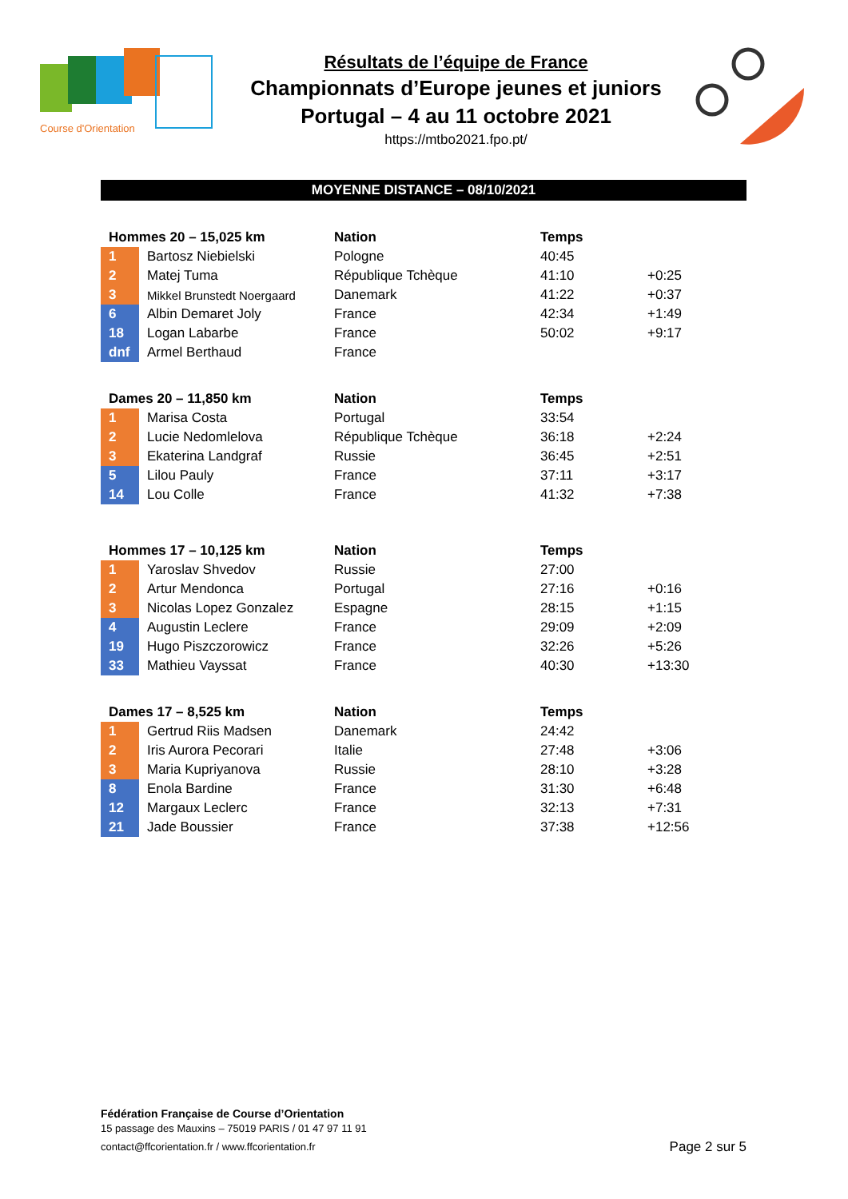Course d'Orientation
Résultats de l’équipe de France
Championnats d’Europe jeunes et juniors
Portugal – 4 au 11 octobre 2021
https://mtbo2021.fpo.pt/
MOYENNE DISTANCE – 08/10/2021
| Hommes 20 – 15,025 km | | Nation | Temps | |
| --- | --- | --- | --- | --- |
| 1 | Bartosz Niebielski | Pologne | 40:45 | |
| 2 | Matej Tuma | République Tchèque | 41:10 | +0:25 |
| 3 | Mikkel Brunstedt Noergaard | Danemark | 41:22 | +0:37 |
| 6 | Albin Demaret Joly | France | 42:34 | +1:49 |
| 18 | Logan Labarbe | France | 50:02 | +9:17 |
| dnf | Armel Berthaud | France | | |
| Dames 20 – 11,850 km | | Nation | Temps | |
| --- | --- | --- | --- | --- |
| 1 | Marisa Costa | Portugal | 33:54 | |
| 2 | Lucie Nedomlelova | République Tchèque | 36:18 | +2:24 |
| 3 | Ekaterina Landgraf | Russie | 36:45 | +2:51 |
| 5 | Lilou Pauly | France | 37:11 | +3:17 |
| 14 | Lou Colle | France | 41:32 | +7:38 |
| Hommes 17 – 10,125 km | | Nation | Temps | |
| --- | --- | --- | --- | --- |
| 1 | Yaroslav Shvedov | Russie | 27:00 | |
| 2 | Artur Mendonca | Portugal | 27:16 | +0:16 |
| 3 | Nicolas Lopez Gonzalez | Espagne | 28:15 | +1:15 |
| 4 | Augustin Leclere | France | 29:09 | +2:09 |
| 19 | Hugo Piszczorowicz | France | 32:26 | +5:26 |
| 33 | Mathieu Vayssat | France | 40:30 | +13:30 |
| Dames 17 – 8,525 km | | Nation | Temps | |
| --- | --- | --- | --- | --- |
| 1 | Gertrud Riis Madsen | Danemark | 24:42 | |
| 2 | Iris Aurora Pecorari | Italie | 27:48 | +3:06 |
| 3 | Maria Kupriyanova | Russie | 28:10 | +3:28 |
| 8 | Enola Bardine | France | 31:30 | +6:48 |
| 12 | Margaux Leclerc | France | 32:13 | +7:31 |
| 21 | Jade Boussier | France | 37:38 | +12:56 |
Fédération Française de Course d’Orientation
15 passage des Mauxins – 75019 PARIS / 01 47 97 11 91
contact@ffcorientation.fr / www.ffcorientation.fr
Page 2 sur 5